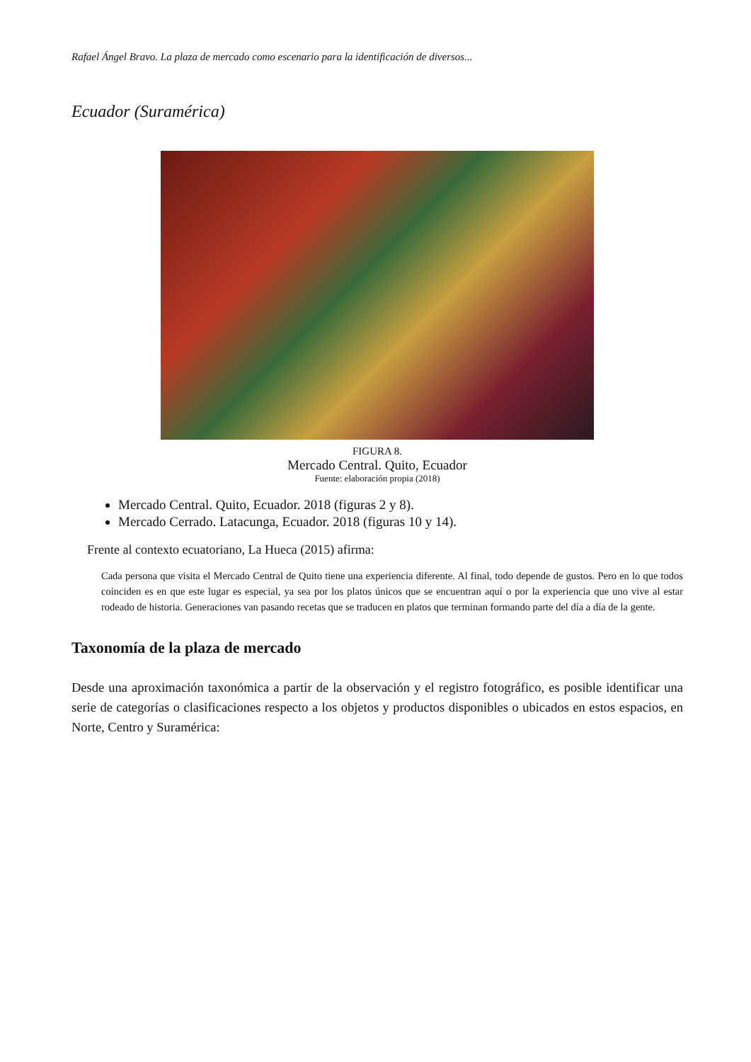Rafael Ángel Bravo. La plaza de mercado como escenario para la identificación de diversos...
Ecuador (Suramérica)
FIGURA 8.
Mercado Central. Quito, Ecuador
Fuente: elaboración propia (2018)
Mercado Central. Quito, Ecuador. 2018 (figuras 2 y 8).
Mercado Cerrado. Latacunga, Ecuador. 2018 (figuras 10 y 14).
Frente al contexto ecuatoriano, La Hueca (2015) afirma:
Cada persona que visita el Mercado Central de Quito tiene una experiencia diferente. Al final, todo depende de gustos. Pero en lo que todos coinciden es en que este lugar es especial, ya sea por los platos únicos que se encuentran aquí o por la experiencia que uno vive al estar rodeado de historia. Generaciones van pasando recetas que se traducen en platos que terminan formando parte del día a día de la gente.
Taxonomía de la plaza de mercado
Desde una aproximación taxonómica a partir de la observación y el registro fotográfico, es posible identificar una serie de categorías o clasificaciones respecto a los objetos y productos disponibles o ubicados en estos espacios, en Norte, Centro y Suramérica: